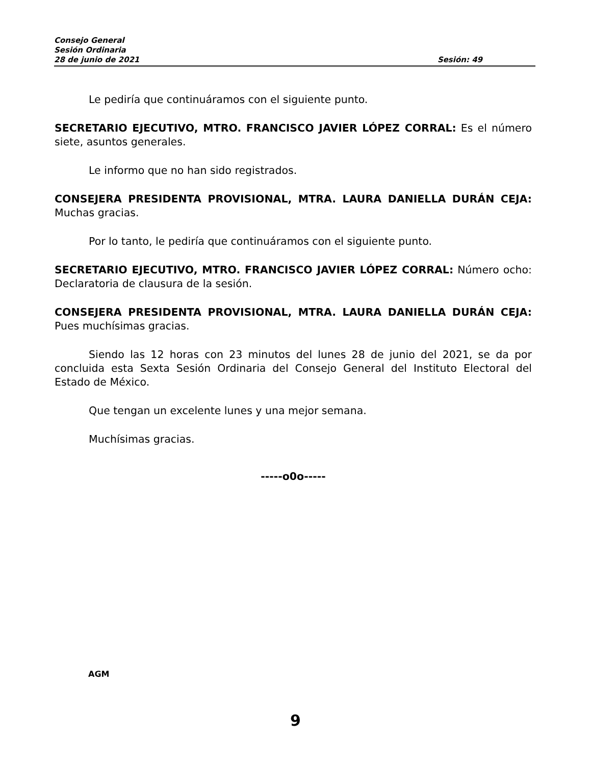Consejo General
Sesión Ordinaria
28 de junio de 2021 Sesión: 49
Le pediría que continuáramos con el siguiente punto.
SECRETARIO EJECUTIVO, MTRO. FRANCISCO JAVIER LÓPEZ CORRAL: Es el número siete, asuntos generales.
Le informo que no han sido registrados.
CONSEJERA PRESIDENTA PROVISIONAL, MTRA. LAURA DANIELLA DURÁN CEJA: Muchas gracias.
Por lo tanto, le pediría que continuáramos con el siguiente punto.
SECRETARIO EJECUTIVO, MTRO. FRANCISCO JAVIER LÓPEZ CORRAL: Número ocho: Declaratoria de clausura de la sesión.
CONSEJERA PRESIDENTA PROVISIONAL, MTRA. LAURA DANIELLA DURÁN CEJA: Pues muchísimas gracias.
Siendo las 12 horas con 23 minutos del lunes 28 de junio del 2021, se da por concluida esta Sexta Sesión Ordinaria del Consejo General del Instituto Electoral del Estado de México.
Que tengan un excelente lunes y una mejor semana.
Muchísimas gracias.
-----o0o-----
AGM
9